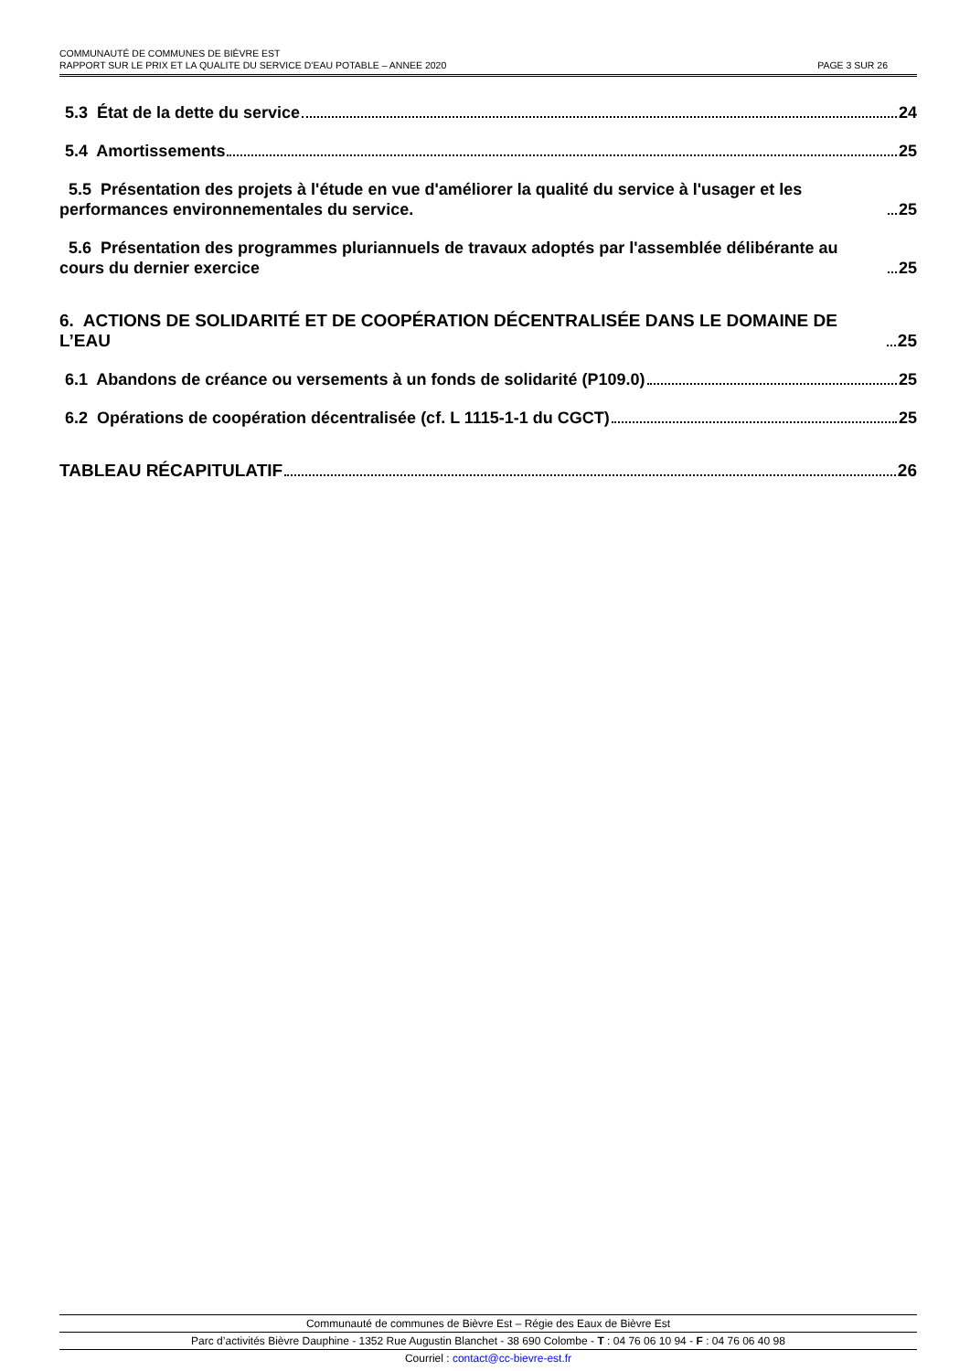COMMUNAUTÉ DE COMMUNES DE BIÈVRE EST
RAPPORT SUR LE PRIX ET LA QUALITE DU SERVICE D’EAU POTABLE – ANNEE 2020 PAGE 3 SUR 26
5.3 État de la dette du service 24
5.4 Amortissements 25
5.5 Présentation des projets à l'étude en vue d'améliorer la qualité du service à l'usager et les performances environnementales du service. 25
5.6 Présentation des programmes pluriannuels de travaux adoptés par l'assemblée délibérante au cours du dernier exercice 25
6. ACTIONS DE SOLIDARITÉ ET DE COOPÉRATION DÉCENTRALISÉE DANS LE DOMAINE DE L’EAU 25
6.1 Abandons de créance ou versements à un fonds de solidarité (P109.0) 25
6.2 Opérations de coopération décentralisée (cf. L 1115-1-1 du CGCT) 25
TABLEAU RÉCAPITULATIF 26
Communauté de communes de Bièvre Est – Régie des Eaux de Bièvre Est
Parc d’activités Bièvre Dauphine - 1352 Rue Augustin Blanchet - 38 690 Colombe - T : 04 76 06 10 94 - F : 04 76 06 40 98
Courriel : contact@cc-bievre-est.fr